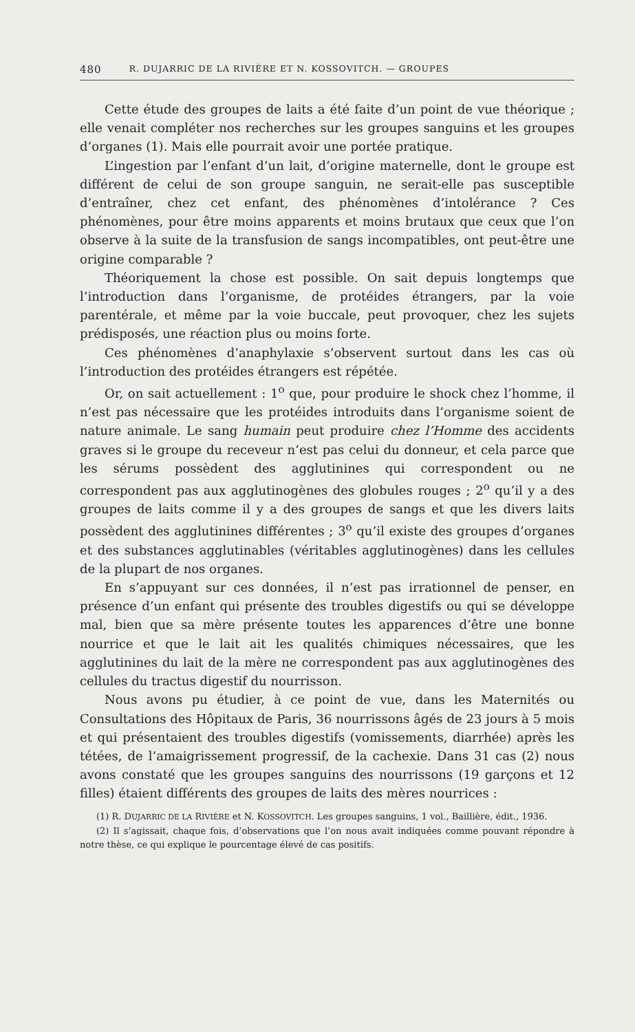480 R. DUJARRIC DE LA RIVIÈRE ET N. KOSSOVITCH. — GROUPES
Cette étude des groupes de laits a été faite d’un point de vue théorique ; elle venait compléter nos recherches sur les groupes sanguins et les groupes d’organes (1). Mais elle pourrait avoir une portée pratique.
L’ingestion par l’enfant d’un lait, d’origine maternelle, dont le groupe est différent de celui de son groupe sanguin, ne serait-elle pas susceptible d’entraîner, chez cet enfant, des phénomènes d’intolérance ? Ces phénomènes, pour être moins apparents et moins brutaux que ceux que l’on observe à la suite de la transfusion de sangs incompatibles, ont peut-être une origine comparable ?
Théoriquement la chose est possible. On sait depuis longtemps que l’introduction dans l’organisme, de protéides étrangers, par la voie parentérale, et même par la voie buccale, peut provoquer, chez les sujets prédisposés, une réaction plus ou moins forte.
Ces phénomènes d’anaphylaxie s’observent surtout dans les cas où l’introduction des protéides étrangers est répétée.
Or, on sait actuellement : 1<sup>o</sup> que, pour produire le shock chez l’homme, il n’est pas nécessaire que les protéides introduits dans l’organisme soient de nature animale. Le sang humain peut produire chez l’Homme des accidents graves si le groupe du receveur n’est pas celui du donneur, et cela parce que les sérums possèdent des agglutinines qui correspondent ou ne correspondent pas aux agglutinogènes des globules rouges ; 2<sup>o</sup> qu’il y a des groupes de laits comme il y a des groupes de sangs et que les divers laits possèdent des agglutinines différentes ; 3<sup>o</sup> qu’il existe des groupes d’organes et des substances agglutinables (véritables agglutinogènes) dans les cellules de la plupart de nos organes.
En s’appuyant sur ces données, il n’est pas irrationnel de penser, en présence d’un enfant qui présente des troubles digestifs ou qui se développe mal, bien que sa mère présente toutes les apparences d’être une bonne nourrice et que le lait ait les qualités chimiques nécessaires, que les agglutinines du lait de la mère ne correspondent pas aux agglutinogènes des cellules du tractus digestif du nourrisson.
Nous avons pu étudier, à ce point de vue, dans les Maternités ou Consultations des Hôpitaux de Paris, 36 nourrissons âgés de 23 jours à 5 mois et qui présentaient des troubles digestifs (vomissements, diarrhée) après les tétées, de l’amaigrissement progressif, de la cachexie. Dans 31 cas (2) nous avons constaté que les groupes sanguins des nourrissons (19 garçons et 12 filles) étaient différents des groupes de laits des mères nourrices :
(1) R. DUJARRIC DE LA RIVIÈRE et N. KOSSOVITCH. Les groupes sanguins, 1 vol., Baillière, édit., 1936.
(2) Il s’agissait, chaque fois, d’observations que l’on nous avait indiquées comme pouvant répondre à notre thèse, ce qui explique le pourcentage élevé de cas positifs.